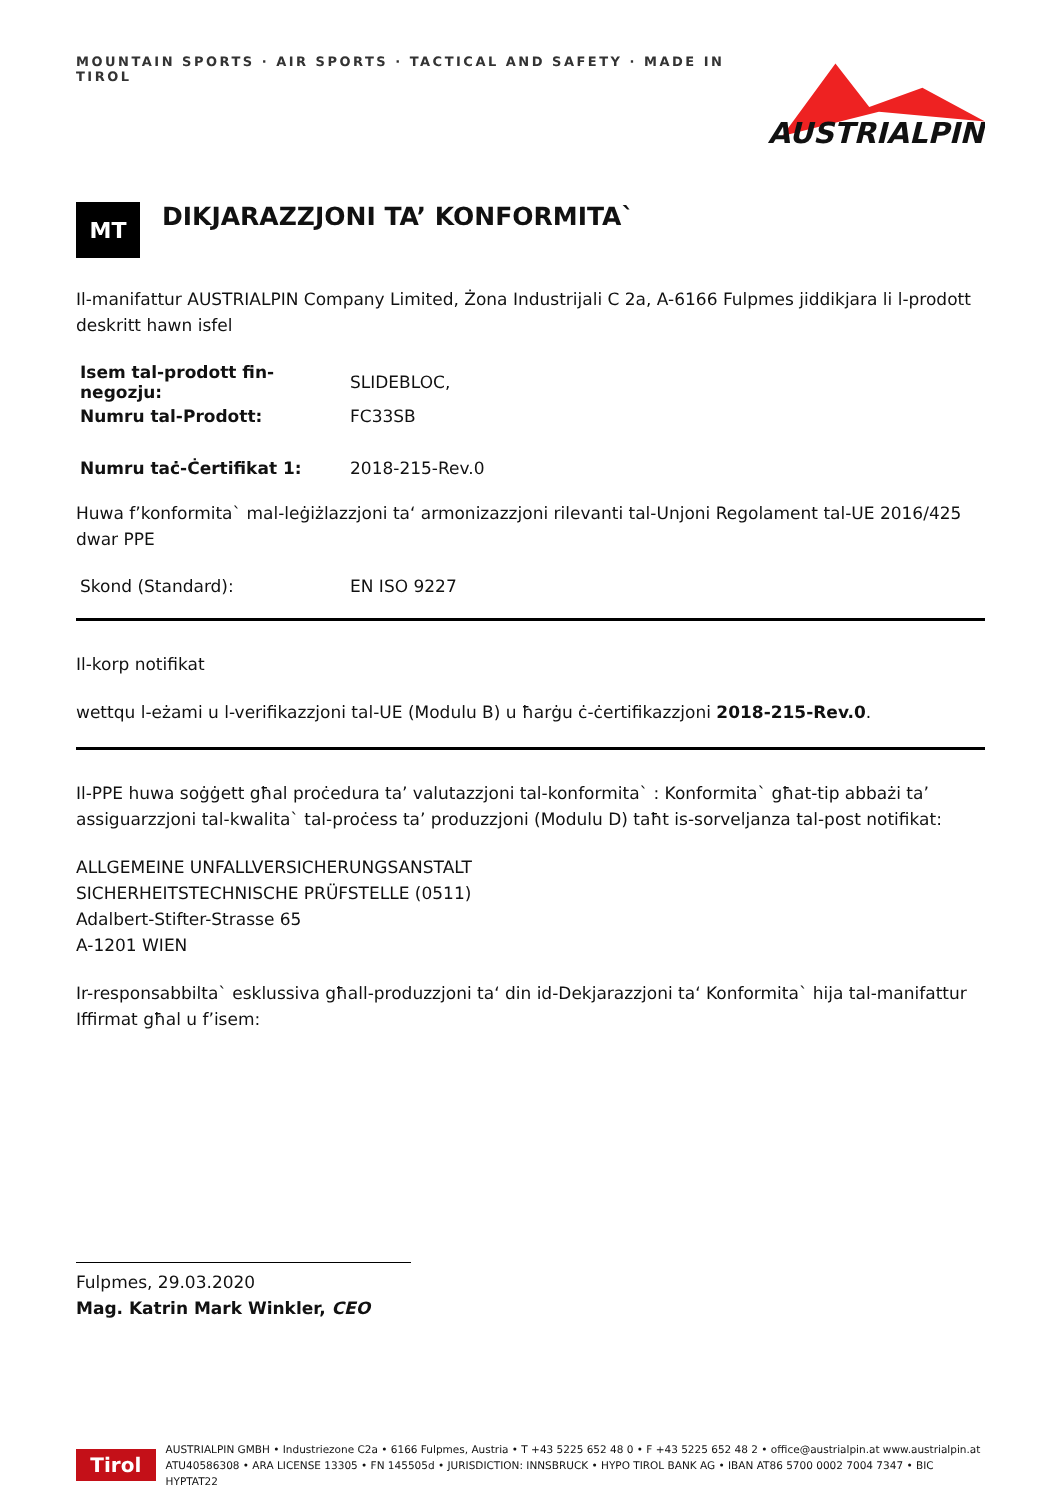MOUNTAIN SPORTS · AIR SPORTS · TACTICAL AND SAFETY · MADE IN TIROL
AUSTRIALPIN
MT
DIKJARAZZJONI TA’ KONFORMITA`
Il-manifattur AUSTRIALPIN Company Limited, Żona Industrijali C 2a, A-6166 Fulpmes jiddikjara li l-prodott deskritt hawn isfel
| Isem tal-prodott fin-negozju: | SLIDEBLOC, |
| Numru tal-Prodott: | FC33SB |
| Numru taċ-Ċertifikat 1: | 2018-215-Rev.0 |
Huwa f’konformita` mal-leġiżlazzjoni ta‘ armonizazzjoni rilevanti tal-Unjoni Regolament tal-UE 2016/425 dwar PPE
| Skond (Standard): | EN ISO 9227 |
Il-korp notifikat
wettqu l-eżami u l-verifikazzjoni tal-UE (Modulu B) u ħarġu ċ-ċertifikazzjoni 2018-215-Rev.0.
Il-PPE huwa soġġett għal proċedura ta’ valutazzjoni tal-konformita` : Konformita` għat-tip abbażi ta’ assiguarzzjoni tal-kwalita` tal-proċess ta’ produzzjoni (Modulu D) taħt is-sorveljanza tal-post notifikat:
ALLGEMEINE UNFALLVERSICHERUNGSANSTALT
SICHERHEITSTECHNISCHE PRÜFSTELLE (0511)
Adalbert-Stifter-Strasse 65
A-1201 WIEN
Ir-responsabbilta` esklussiva għall-produzzjoni ta‘ din id-Dekjarazzjoni ta‘ Konformita` hija tal-manifattur Iffirmat għal u f’isem:
Fulpmes, 29.03.2020
Mag. Katrin Mark Winkler, CEO
Tirol
AUSTRIALPIN GMBH • Industriezone C2a • 6166 Fulpmes, Austria • T +43 5225 652 48 0 • F +43 5225 652 48 2 • office@austrialpin.at www.austrialpin.at
ATU40586308 • ARA LICENSE 13305 • FN 145505d • JURISDICTION: INNSBRUCK • HYPO TIROL BANK AG • IBAN AT86 5700 0002 7004 7347 • BIC HYPTAT22